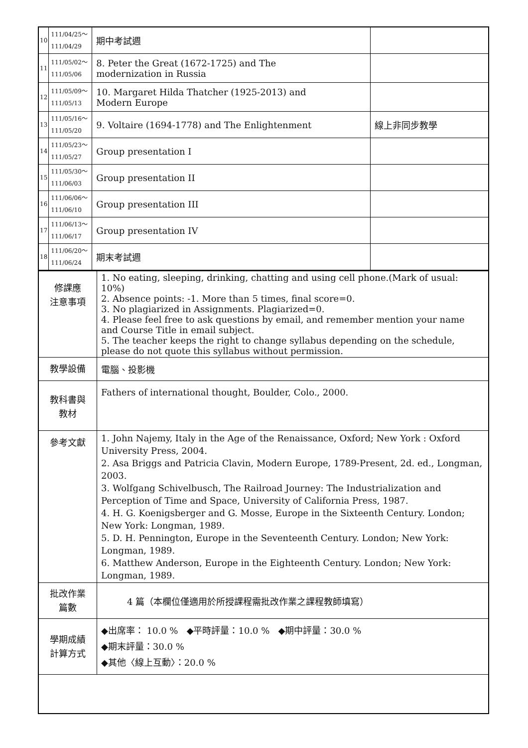| 10 | 111/04/25～ 111/04/29 | 期中考試週 | |
| 11 | 111/05/02～ 111/05/06 | 8. Peter the Great (1672-1725) and The modernization in Russia | |
| 12 | 111/05/09～ 111/05/13 | 10. Margaret Hilda Thatcher (1925-2013) and Modern Europe | |
| 13 | 111/05/16～ 111/05/20 | 9. Voltaire (1694-1778) and The Enlightenment | 線上非同步教學 |
| 14 | 111/05/23～ 111/05/27 | Group presentation I | |
| 15 | 111/05/30～ 111/06/03 | Group presentation II | |
| 16 | 111/06/06～ 111/06/10 | Group presentation III | |
| 17 | 111/06/13～ 111/06/17 | Group presentation IV | |
| 18 | 111/06/20～ 111/06/24 | 期末考試週 | |
| 修課應 注意事項 | 1. No eating, sleeping, drinking, chatting and using cell phone.(Mark of usual: 10%) 2. Absence points: -1. More than 5 times, final score=0. 3. No plagiarized in Assignments. Plagiarized=0. 4. Please feel free to ask questions by email, and remember mention your name and Course Title in email subject. 5. The teacher keeps the right to change syllabus depending on the schedule, please do not quote this syllabus without permission. |
| 教學設備 | 電腦、投影機 |
| 教科書與 教材 | Fathers of international thought, Boulder, Colo., 2000. |
| 參考文獻 | 1. John Najemy, Italy in the Age of the Renaissance, Oxford; New York : Oxford University Press, 2004. 2. Asa Briggs and Patricia Clavin, Modern Europe, 1789-Present, 2d. ed., Longman, 2003. 3. Wolfgang Schivelbusch, The Railroad Journey: The Industrialization and Perception of Time and Space, University of California Press, 1987. 4. H. G. Koenigsberger and G. Mosse, Europe in the Sixteenth Century. London; New York: Longman, 1989. 5. D. H. Pennington, Europe in the Seventeenth Century. London; New York: Longman, 1989. 6. Matthew Anderson, Europe in the Eighteenth Century. London; New York: Longman, 1989. |
| 批改作業 篇數 | 4 篇（本欄位僅適用於所授課程需批改作業之課程教師填寫） |
| 學期成績 計算方式 | ◆出席率： 10.0 % ◆平時評量：10.0 % ◆期中評量：30.0 % ◆期末評量：30.0 % ◆其他〈線上互動〉：20.0 % |